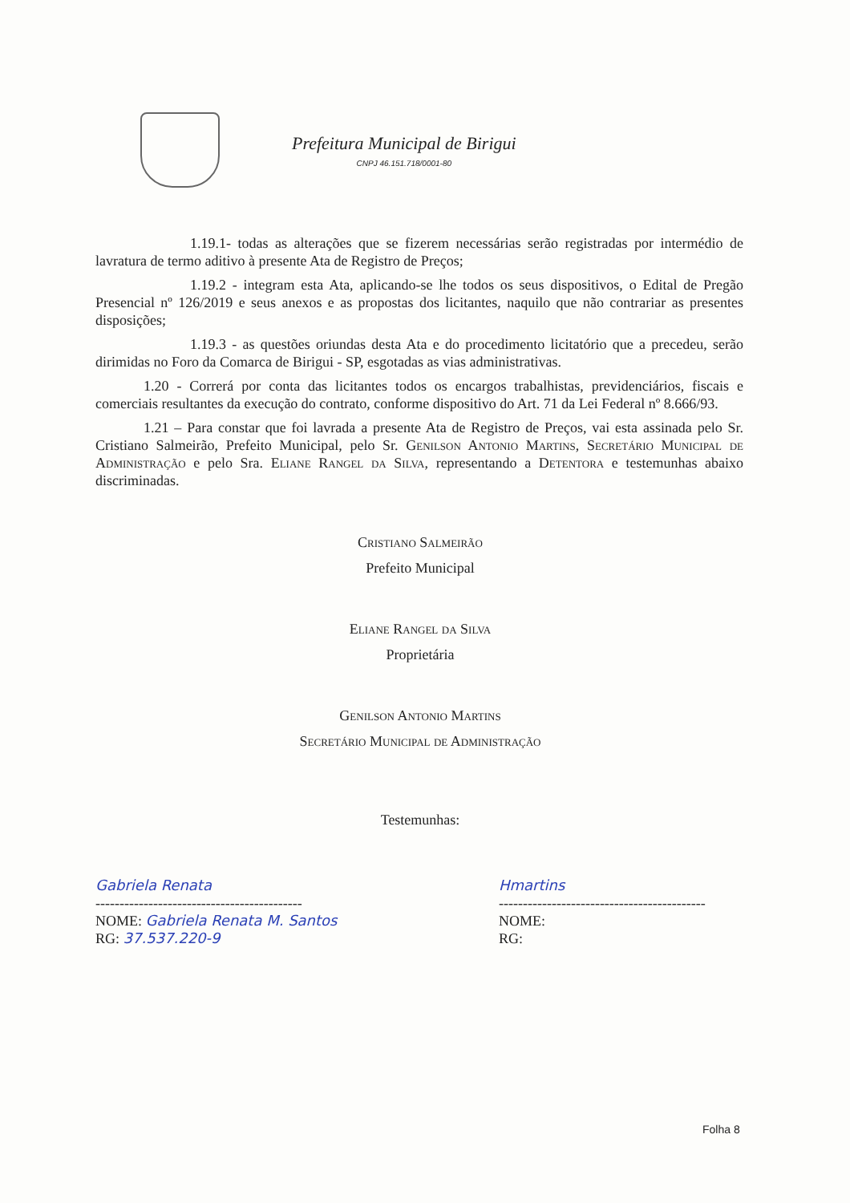Prefeitura Municipal de Birigui
CNPJ 46.151.718/0001-80
1.19.1- todas as alterações que se fizerem necessárias serão registradas por intermédio de lavratura de termo aditivo à presente Ata de Registro de Preços;
1.19.2 - integram esta Ata, aplicando-se lhe todos os seus dispositivos, o Edital de Pregão Presencial nº 126/2019 e seus anexos e as propostas dos licitantes, naquilo que não contrariar as presentes disposições;
1.19.3 - as questões oriundas desta Ata e do procedimento licitatório que a precedeu, serão dirimidas no Foro da Comarca de Birigui - SP, esgotadas as vias administrativas.
1.20 - Correrá por conta das licitantes todos os encargos trabalhistas, previdenciários, fiscais e comerciais resultantes da execução do contrato, conforme dispositivo do Art. 71 da Lei Federal nº 8.666/93.
1.21 – Para constar que foi lavrada a presente Ata de Registro de Preços, vai esta assinada pelo Sr. Cristiano Salmeirão, Prefeito Municipal, pelo Sr. Genilson Antonio Martins, Secretário Municipal de Administração e pelo Sra. Eliane Rangel da Silva, representando a Detentora e testemunhas abaixo discriminadas.
Cristiano Salmeirão
Prefeito Municipal
Eliane Rangel da Silva
Proprietária
Genilson Antonio Martins
Secretário Municipal de Administração
Testemunhas:
Gabriela Renata
-------------------------------------------
NOME: Gabriela Renata M. Santos
RG: 37.537.220-9
Hmartins
-------------------------------------------
NOME:
RG:
Folha 8